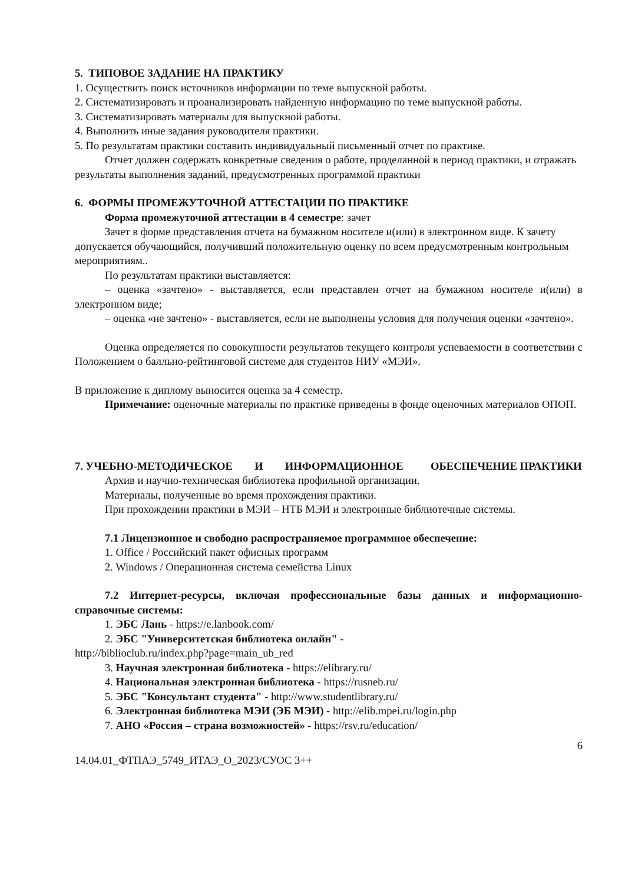5. ТИПОВОЕ ЗАДАНИЕ НА ПРАКТИКУ
1. Осуществить поиск источников информации по теме выпускной работы.
2. Систематизировать и проанализировать найденную информацию по теме выпускной работы.
3. Систематизировать материалы для выпускной работы.
4. Выполнить иные задания руководителя практики.
5. По результатам практики составить индивидуальный письменный отчет по практике.
Отчет должен содержать конкретные сведения о работе, проделанной в период практики, и отражать результаты выполнения заданий, предусмотренных программой практики
6. ФОРМЫ ПРОМЕЖУТОЧНОЙ АТТЕСТАЦИИ ПО ПРАКТИКЕ
Форма промежуточной аттестации в 4 семестре: зачет
Зачет в форме представления отчета на бумажном носителе и(или) в электронном виде. К зачету допускается обучающийся, получивший положительную оценку по всем предусмотренным контрольным мероприятиям..
По результатам практики выставляется:
– оценка «зачтено» - выставляется, если представлен отчет на бумажном носителе и(или) в электронном виде;
– оценка «не зачтено» - выставляется, если не выполнены условия для получения оценки «зачтено».
Оценка определяется по совокупности результатов текущего контроля успеваемости в соответствии с Положением о балльно-рейтинговой системе для студентов НИУ «МЭИ».
В приложение к диплому выносится оценка за 4 семестр.
Примечание: оценочные материалы по практике приведены в фонде оценочных материалов ОПОП.
7. УЧЕБНО-МЕТОДИЧЕСКОЕ И ИНФОРМАЦИОННОЕ ОБЕСПЕЧЕНИЕ ПРАКТИКИ
Архив и научно-техническая библиотека профильной организации.
Материалы, полученные во время прохождения практики.
При прохождении практики в МЭИ – НТБ МЭИ и электронные библиотечные системы.
7.1 Лицензионное и свободно распространяемое программное обеспечение:
1. Office / Российский пакет офисных программ
2. Windows / Операционная система семейства Linux
7.2 Интернет-ресурсы, включая профессиональные базы данных и информационно-справочные системы:
1. ЭБС Лань - https://e.lanbook.com/
2. ЭБС "Университетская библиотека онлайн" -
http://biblioclub.ru/index.php?page=main_ub_red
3. Научная электронная библиотека - https://elibrary.ru/
4. Национальная электронная библиотека - https://rusneb.ru/
5. ЭБС "Консультант студента" - http://www.studentlibrary.ru/
6. Электронная библиотека МЭИ (ЭБ МЭИ) - http://elib.mpei.ru/login.php
7. АНО «Россия – страна возможностей» - https://rsv.ru/education/
6
14.04.01_ФТПАЭ_5749_ИТАЭ_О_2023/СУОС 3++